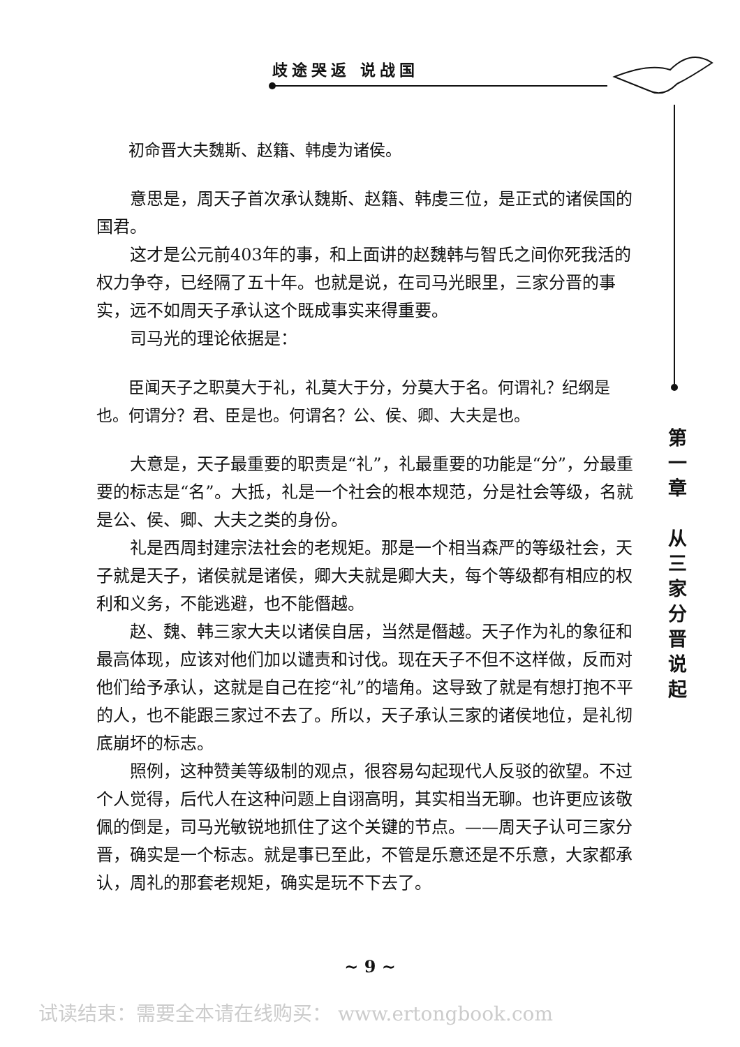歧途哭返 说战国
初命晋大夫魏斯、赵籍、韩虔为诸侯。
意思是，周天子首次承认魏斯、赵籍、韩虔三位，是正式的诸侯国的国君。
这才是公元前403年的事，和上面讲的赵魏韩与智氏之间你死我活的权力争夺，已经隔了五十年。也就是说，在司马光眼里，三家分晋的事实，远不如周天子承认这个既成事实来得重要。
司马光的理论依据是：
臣闻天子之职莫大于礼，礼莫大于分，分莫大于名。何谓礼？纪纲是也。何谓分？君、臣是也。何谓名？公、侯、卿、大夫是也。
大意是，天子最重要的职责是“礼”，礼最重要的功能是“分”，分最重要的标志是“名”。大抵，礼是一个社会的根本规范，分是社会等级，名就是公、侯、卿、大夫之类的身份。
礼是西周封建宗法社会的老规矩。那是一个相当森严的等级社会，天子就是天子，诸侯就是诸侯，卿大夫就是卿大夫，每个等级都有相应的权利和义务，不能逃避，也不能僭越。
赵、魏、韩三家大夫以诸侯自居，当然是僭越。天子作为礼的象征和最高体现，应该对他们加以谴责和讨伐。现在天子不但不这样做，反而对他们给予承认，这就是自己在挖“礼”的墙角。这导致了就是有想打抱不平的人，也不能跟三家过不去了。所以，天子承认三家的诸侯地位，是礼彻底崩坏的标志。
照例，这种赞美等级制的观点，很容易勾起现代人反驳的欲望。不过个人觉得，后代人在这种问题上自诩高明，其实相当无聊。也许更应该敬佩的倒是，司马光敏锐地抓住了这个关键的节点。——周天子认可三家分晋，确实是一个标志。就是事已至此，不管是乐意还是不乐意，大家都承认，周礼的那套老规矩，确实是玩不下去了。
第 一 章
从 三 家 分 晋 说 起
~ 9 ~
试读结束：需要全本请在线购买： www.ertongbook.com